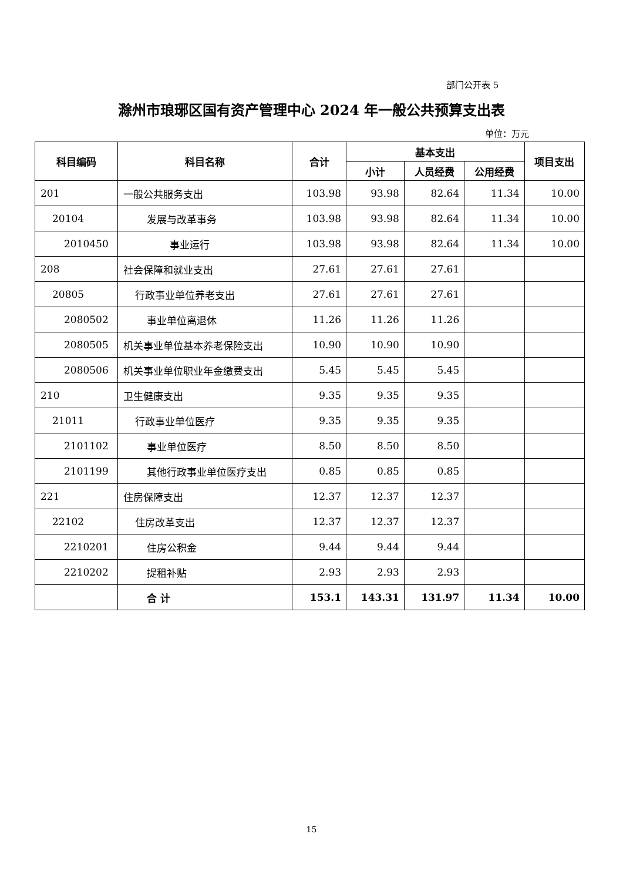部门公开表 5
滁州市琅琊区国有资产管理中心 2024 年一般公共预算支出表
单位：万元
| 科目编码 | 科目名称 | 合计 | 基本支出 | | | 项目支出 |
| --- | --- | --- | --- | --- | --- | --- |
| | | | 小计 | 人员经费 | 公用经费 | |
| 201 | 一般公共服务支出 | 103.98 | 93.98 | 82.64 | 11.34 | 10.00 |
| 20104 | 发展与改革事务 | 103.98 | 93.98 | 82.64 | 11.34 | 10.00 |
| 2010450 | 事业运行 | 103.98 | 93.98 | 82.64 | 11.34 | 10.00 |
| 208 | 社会保障和就业支出 | 27.61 | 27.61 | 27.61 | | |
| 20805 | 行政事业单位养老支出 | 27.61 | 27.61 | 27.61 | | |
| 2080502 | 事业单位离退休 | 11.26 | 11.26 | 11.26 | | |
| 2080505 | 机关事业单位基本养老保险支出 | 10.90 | 10.90 | 10.90 | | |
| 2080506 | 机关事业单位职业年金缴费支出 | 5.45 | 5.45 | 5.45 | | |
| 210 | 卫生健康支出 | 9.35 | 9.35 | 9.35 | | |
| 21011 | 行政事业单位医疗 | 9.35 | 9.35 | 9.35 | | |
| 2101102 | 事业单位医疗 | 8.50 | 8.50 | 8.50 | | |
| 2101199 | 其他行政事业单位医疗支出 | 0.85 | 0.85 | 0.85 | | |
| 221 | 住房保障支出 | 12.37 | 12.37 | 12.37 | | |
| 22102 | 住房改革支出 | 12.37 | 12.37 | 12.37 | | |
| 2210201 | 住房公积金 | 9.44 | 9.44 | 9.44 | | |
| 2210202 | 提租补贴 | 2.93 | 2.93 | 2.93 | | |
| | 合 计 | 153.1 | 143.31 | 131.97 | 11.34 | 10.00 |
15